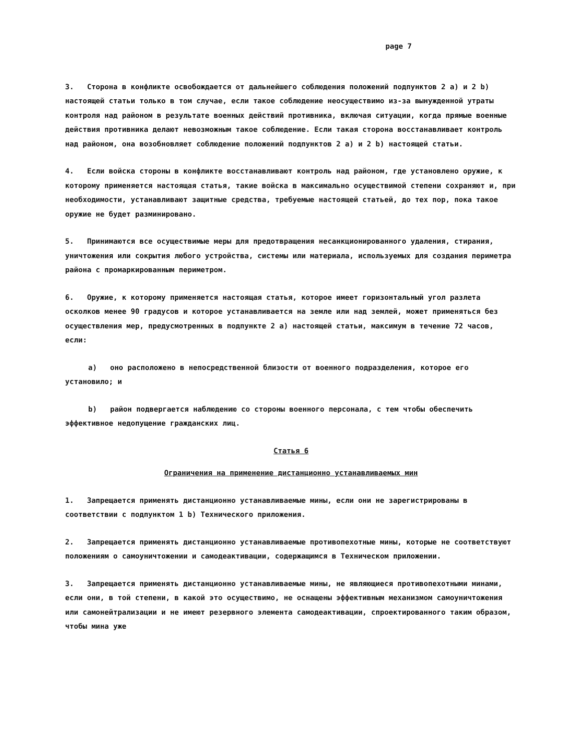page 7
3. Сторона в конфликте освобождается от дальнейшего соблюдения положений подпунктов 2 a) и 2 b) настоящей статьи только в том случае, если такое соблюдение неосуществимо из-за вынужденной утраты контроля над районом в результате военных действий противника, включая ситуации, когда прямые военные действия противника делают невозможным такое соблюдение. Если такая сторона восстанавливает контроль над районом, она возобновляет соблюдение положений подпунктов 2 a) и 2 b) настоящей статьи.
4. Если войска стороны в конфликте восстанавливают контроль над районом, где установлено оружие, к которому применяется настоящая статья, такие войска в максимально осуществимой степени сохраняют и, при необходимости, устанавливают защитные средства, требуемые настоящей статьей, до тех пор, пока такое оружие не будет разминировано.
5. Принимаются все осуществимые меры для предотвращения несанкционированного удаления, стирания, уничтожения или сокрытия любого устройства, системы или материала, используемых для создания периметра района с промаркированным периметром.
6. Оружие, к которому применяется настоящая статья, которое имеет горизонтальный угол разлета осколков менее 90 градусов и которое устанавливается на земле или над землей, может применяться без осуществления мер, предусмотренных в подпункте 2 a) настоящей статьи, максимум в течение 72 часов, если:
a) оно расположено в непосредственной близости от военного подразделения, которое его установило; и
b) район подвергается наблюдению со стороны военного персонала, с тем чтобы обеспечить эффективное недопущение гражданских лиц.
Статья 6
Ограничения на применение дистанционно устанавливаемых мин
1. Запрещается применять дистанционно устанавливаемые мины, если они не зарегистрированы в соответствии с подпунктом 1 b) Технического приложения.
2. Запрещается применять дистанционно устанавливаемые противопехотные мины, которые не соответствуют положениям о самоуничтожении и самодеактивации, содержащимся в Техническом приложении.
3. Запрещается применять дистанционно устанавливаемые мины, не являющиеся противопехотными минами, если они, в той степени, в какой это осуществимо, не оснащены эффективным механизмом самоуничтожения или самонейтрализации и не имеют резервного элемента самодеактивации, спроектированного таким образом, чтобы мина уже